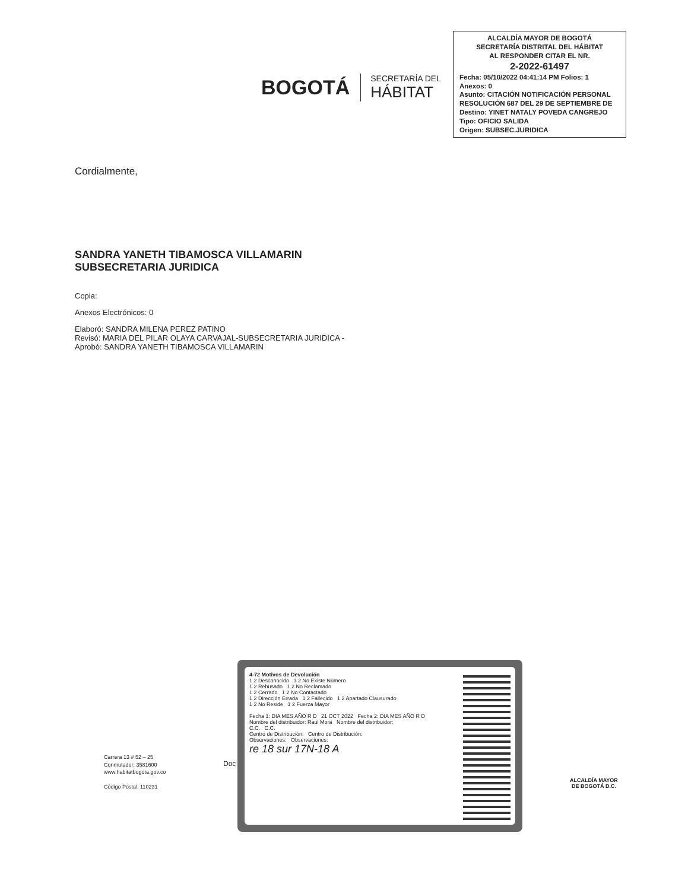BOGOTÁ
SECRETARÍA DEL
HÁBITAT
ALCALDÍA MAYOR DE BOGOTÁ
SECRETARÍA DISTRITAL DEL HÁBITAT
AL RESPONDER CITAR EL NR.
2-2022-61497
Fecha: 05/10/2022 04:41:14 PM Folios: 1
Anexos: 0
Asunto: CITACIÓN NOTIFICACIÓN PERSONAL RESOLUCIÓN 687 DEL 29 DE SEPTIEMBRE DE
Destino: YINET NATALY POVEDA CANGREJO
Tipo: OFICIO SALIDA
Origen: SUBSEC.JURIDICA
Cordialmente,
SANDRA YANETH TIBAMOSCA VILLAMARIN
SUBSECRETARIA JURIDICA
Copia:
Anexos Electrónicos: 0
Elaboró: SANDRA MILENA PEREZ PATINO
Revisó: MARIA DEL PILAR OLAYA CARVAJAL-SUBSECRETARIA JURIDICA -
Aprobó: SANDRA YANETH TIBAMOSCA VILLAMARIN
4-72 Motivos de Devolución
1 2 Desconocido 1 2 No Existe Número
1 2 Rehusado 1 2 No Reclamado
1 2 Cerrado 1 2 No Contactado
1 2 Dirección Errada 1 2 Fallecido 1 2 Apartado Clausurado
1 2 No Reside 1 2 Fuerza Mayor
Fecha 1: DIA MES AÑO R D 21 OCT 2022 Fecha 2: DIA MES AÑO R D
Nombre del distribuidor: Raul Mora Nombre del distribuidor:
C.C. C.C.
Centro de Distribución: Centro de Distribución:
Observaciones: Observaciones:
re 18 sur 17N-18 A
Doc
Carrera 13 # 52 – 25
Conmutador: 3581600
www.habitatbogota.gov.co
Código Postal: 110231
ALCALDÍA MAYOR
DE BOGOTÁ D.C.